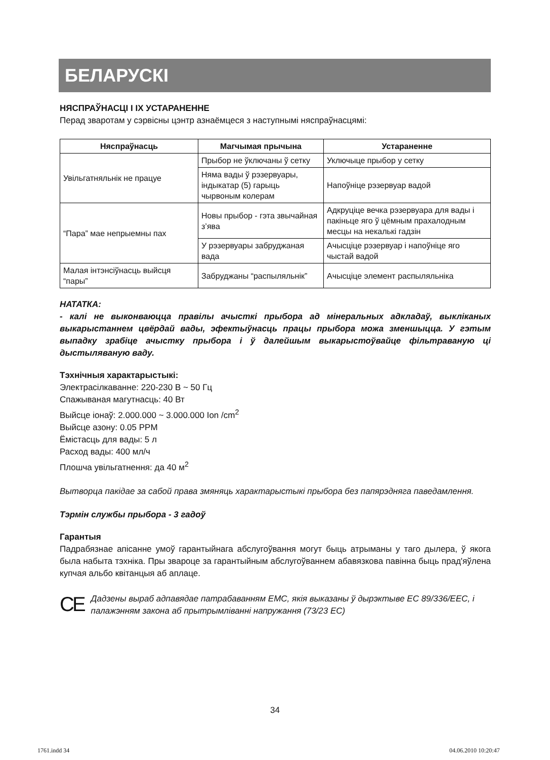БЕЛАРУСКІ
НЯСПРАЎНАСЦІ І ІХ УСТАРАНЕННЕ
Перад зваротам у сэрвісны цэнтр азнаёмцеся з наступнымі няспраўнасцямі:
| Няспраўнасць | Магчымая прычына | Устараненне |
| --- | --- | --- |
| Увільгатняльнік не працуе | Прыбор не ўключаны ў сетку | Уключыце прыбор у сетку |
| | Няма вады ў рэзервуары, індыкатар (5) гарыць чырвоным колерам | Напоўніце рэзервуар вадой |
| “Пара” мае непрыемны пах | Новы прыбор - гэта звычайная з’ява | Адкруціце вечка рэзервуара для вады і пакіньце яго ў цёмным прахалодным месцы на некалькі гадзін |
| | У рэзервуары забруджаная вада | Ачысціце рэзервуар і напоўніце яго чыстай вадой |
| Малая інтэнсіўнасць выйсця “пары” | Забруджаны “распыляльнік” | Ачысціце элемент распыляльніка |
НАТАТКА:
- калі не выконваюцца правілы ачысткі прыбора ад мінеральных адкладаў, выкліканых выкарыстаннем цвёрдай вады, эфектыўнасць працы прыбора можа зменшыцца. У гэтым выпадку зрабіце ачыстку прыбора і ў далейшым выкарыстоўвайце фільтраваную ці дыстыляваную ваду.
Тэхнічныя характарыстыкі:
Электрасілкаванне: 220-230 В ~ 50 Гц
Спажываная магутнасць: 40 Вт
Выйсце іонаў: 2.000.000 ~ 3.000.000 Ion /cm<sup>2</sup>
Выйсце азону: 0.05 PPM
Ёмістасць для вады: 5 л
Расход вады: 400 мл/ч
Плошча увільгатнення: да 40 м<sup>2</sup>
Вытворца пакідае за сабой права змяняць характарыстыкі прыбора без папярэдняга паведамлення.
Тэрмін службы прыбора - 3 гадоў
Гарантыя
Падрабязнае апісанне умоў гарантыйнага абслугоўвання могут быць атрыманы у таго дылера, ў якога была набыта тэхніка. Пры звароце за гарантыйным абслугоўваннем абавязкова павінна быць прад'яўлена купчая альбо квітанцыя аб аплаце.
CE
Дадзены выраб адпавядае патрабаванням ЕМС, якія выказаны ў дырэктыве ЕС 89/336/ЕЕС, і палажэнням закона аб прытрымліванні напружання (73/23 ЕС)
34
1761.indd 34 04.06.2010 10:20:47